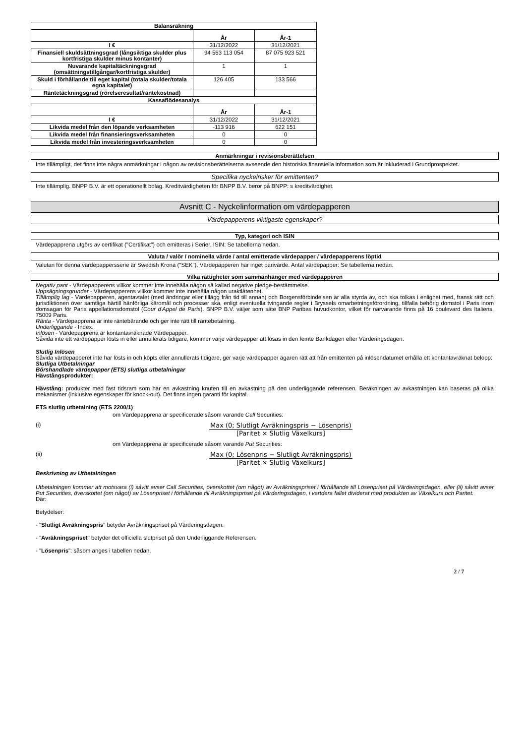| Balansräkning | | |
| --- | --- | --- |
| | År | År-1 |
| I € | 31/12/2022 | 31/12/2021 |
| Finansiell skuldsättningsgrad (långsiktiga skulder plus kortfristiga skulder minus kontanter) | 94 563 113 054 | 87 075 923 521 |
| Nuvarande kapitaltäckningsgrad (omsättningstillgångar/kortfristiga skulder) | 1 | 1 |
| Skuld i förhållande till eget kapital (totala skulder/totala egna kapitalet) | 126 405 | 133 566 |
| Räntetäckningsgrad (rörelseresultat/räntekostnad) | | |
| Kassaflödesanalys | | |
| | År | År-1 |
| I € | 31/12/2022 | 31/12/2021 |
| Likvida medel från den löpande verksamheten | -113 916 | 622 151 |
| Likvida medel från finansieringsverksamheten | 0 | 0 |
| Likvida medel från investeringsverksamheten | 0 | 0 |
Anmärkningar i revisionsberättelsen
Inte tillämpligt, det finns inte några anmärkningar i någon av revisionsberättelserna avseende den historiska finansiella information som är inkluderad i Grundprospektet.
Specifika nyckelrisker för emittenten?
Inte tillämplig. BNPP B.V. är ett operationellt bolag. Kreditvärdigheten för BNPP B.V. beror på BNPP: s kreditvärdighet.
Avsnitt C - Nyckelinformation om värdepapperen
Värdepapperens viktigaste egenskaper?
Typ, kategori och ISIN
Värdepapprena utgörs av certifikat ("Certifikat") och emitteras i Serier. ISIN: Se tabellerna nedan.
Valuta / valör / nominella värde / antal emitterade värdepapper / värdepapperens löptid
Valutan för denna värdepappersserie är Swedish Krona ("SEK"). Värdepapperen har inget parivärde. Antal värdepapper: Se tabellerna nedan.
Vilka rättigheter som sammanhänger med värdepapperen
Negativ pant - Värdepapperens villkor kommer inte innehålla någon så kallad negative pledge-bestämmelse.
Uppsägningsgrunder - Värdepapperens villkor kommer inte innehålla någon uraktlåtenhet.
Tillämplig lag - Värdepapperen, agentavtalet (med ändringar eller tillägg från tid till annan) och Borgensförbindelsen är alla styrda av, och ska tolkas i enlighet med, fransk rätt och jurisdiktionen över samtliga härtill hänförliga käromål och processer ska, enligt eventuella tvingande regler i Bryssels omarbetningsförordning, tillfalla behörig domstol i Paris inom domsagan för Paris appellationsdomstol (Cour d'Appel de Paris). BNPP B.V. väljer som säte BNP Paribas huvudkontor, vilket för närvarande finns på 16 boulevard des Italiens, 75009 Paris.
Ränta - Värdepapprena är inte räntebärande och ger inte rätt till räntebetalning.
Underliggande - Index.
Inlösen - Värdepapprena är kontantavräknade Värdepapper.
Såvida inte ett värdepapper lösts in eller annullerats tidigare, kommer varje värdepapper att lösas in den femte Bankdagen efter Värderingsdagen.
Slutlig Inlösen
Såvida värdepapperet inte har lösts in och köpts eller annullerats tidigare, ger varje värdepapper ägaren rätt att från emittenten på inlösendatumet erhålla ett kontantavräknat belopp:
Slutliga Utbetalningar
Börshandlade värdepapper (ETS) slutliga utbetalningar
Hävstångsprodukter:
Hävstång: produkter med fast tidsram som har en avkastning knuten till en avkastning på den underliggande referensen. Beräkningen av avkastningen kan baseras på olika mekanismer (inklusive egenskaper för knock-out). Det finns ingen garanti för kapital.
ETS slutlig utbetalning (ETS 2200/1)
om Värdepapprena är specificerade såsom varande Call Securities:
(i) Max (0; Slutligt Avräkningspris − Lösenpris)
[Paritet × Slutlig Växelkurs]
om Värdepapprena är specificerade såsom varande Put Securities:
(ii) Max (0; Lösenpris − Slutligt Avräkningspris)
[Paritet × Slutlig Växelkurs]
Beskrivning av Utbetalningen
Utbetalningen kommer att motsvara (i) såvitt avser Call Securities, överskottet (om något) av Avräkningspriset i förhållande till Lösenpriset på Värderingsdagen, eller (ii) såvitt avser Put Securities, överskottet (om något) av Lösenpriset i förhållande till Avräkningspriset på Värderingsdagen, i vartdera fallet dividerat med produkten av Växelkurs och Paritet.
Där:
Betydelser:
- "Slutligt Avräkningspris" betyder Avräkningspriset på Värderingsdagen.
- "Avräkningspriset" betyder det officiella slutpriset på den Underliggande Referensen.
- "Lösenpris": såsom anges i tabellen nedan.
2 / 7